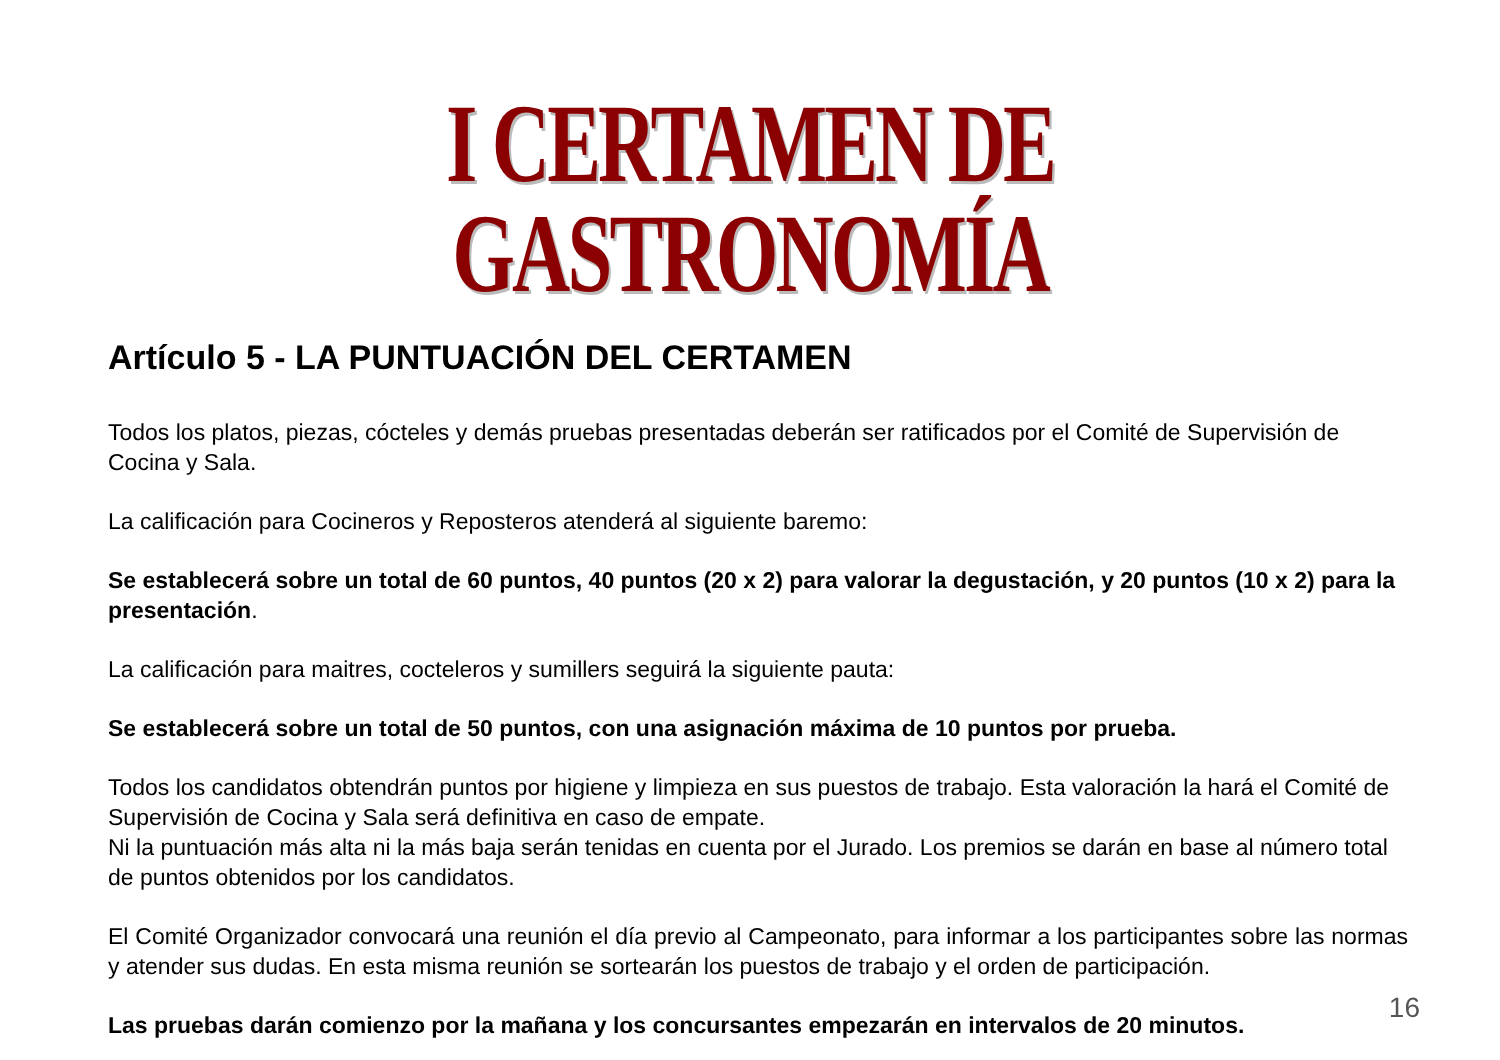I CERTAMEN DE GASTRONOMÍA
Artículo 5 - LA PUNTUACIÓN DEL CERTAMEN
Todos los platos, piezas, cócteles y demás pruebas presentadas deberán ser ratificados por el Comité de Supervisión de Cocina y Sala.
La calificación para Cocineros y Reposteros atenderá al siguiente baremo:
Se establecerá sobre un total de 60 puntos, 40 puntos (20 x 2) para valorar la degustación, y 20 puntos (10 x 2) para la presentación.
La calificación para maitres, cocteleros y sumillers seguirá la siguiente pauta:
Se establecerá sobre un total de 50 puntos, con una asignación máxima de 10 puntos por prueba.
Todos los candidatos obtendrán puntos por higiene y limpieza en sus puestos de trabajo. Esta valoración la hará el Comité de Supervisión de Cocina y Sala será definitiva en caso de empate.
Ni la puntuación más alta ni la más baja serán tenidas en cuenta por el Jurado. Los premios se darán en base al número total de puntos obtenidos por los candidatos.
El Comité Organizador convocará una reunión el día previo al Campeonato, para informar a los participantes sobre las normas y atender sus dudas. En esta misma reunión se sortearán los puestos de trabajo y el orden de participación.
Las pruebas darán comienzo por la mañana y los concursantes empezarán en intervalos de 20 minutos.
16